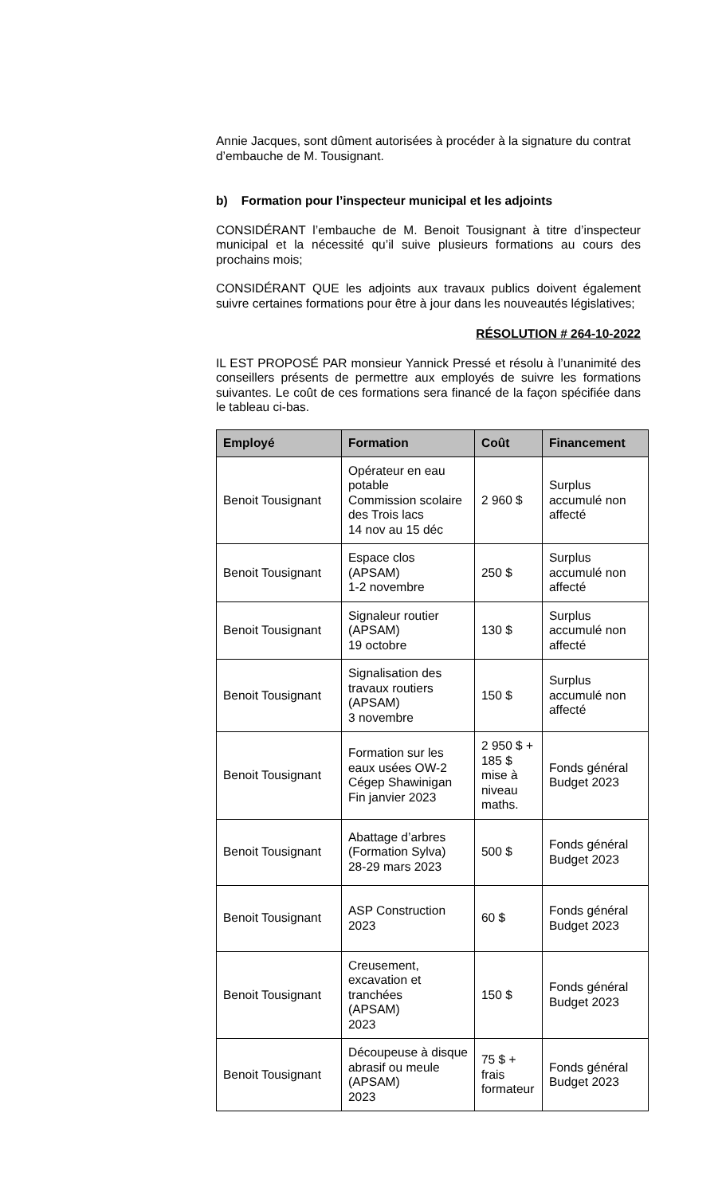Annie Jacques, sont dûment autorisées à procéder à la signature du contrat d’embauche de M. Tousignant.
b) Formation pour l’inspecteur municipal et les adjoints
CONSIDÉRANT l’embauche de M. Benoit Tousignant à titre d’inspecteur municipal et la nécessité qu’il suive plusieurs formations au cours des prochains mois;
CONSIDÉRANT QUE les adjoints aux travaux publics doivent également suivre certaines formations pour être à jour dans les nouveautés législatives;
RÉSOLUTION # 264-10-2022
IL EST PROPOSÉ PAR monsieur Yannick Pressé et résolu à l’unanimité des conseillers présents de permettre aux employés de suivre les formations suivantes. Le coût de ces formations sera financé de la façon spécifiée dans le tableau ci-bas.
| Employé | Formation | Coût | Financement |
| --- | --- | --- | --- |
| Benoit Tousignant | Opérateur en eau potable Commission scolaire des Trois lacs 14 nov au 15 déc | 2 960 $ | Surplus accumulé non affecté |
| Benoit Tousignant | Espace clos (APSAM) 1-2 novembre | 250 $ | Surplus accumulé non affecté |
| Benoit Tousignant | Signaleur routier (APSAM) 19 octobre | 130 $ | Surplus accumulé non affecté |
| Benoit Tousignant | Signalisation des travaux routiers (APSAM) 3 novembre | 150 $ | Surplus accumulé non affecté |
| Benoit Tousignant | Formation sur les eaux usées OW-2 Cégep Shawinigan Fin janvier 2023 | 2 950 $ + 185 $ mise à niveau maths. | Fonds général Budget 2023 |
| Benoit Tousignant | Abattage d’arbres (Formation Sylva) 28-29 mars 2023 | 500 $ | Fonds général Budget 2023 |
| Benoit Tousignant | ASP Construction 2023 | 60 $ | Fonds général Budget 2023 |
| Benoit Tousignant | Creusement, excavation et tranchées (APSAM) 2023 | 150 $ | Fonds général Budget 2023 |
| Benoit Tousignant | Découpeuse à disque abrasif ou meule (APSAM) 2023 | 75 $ + frais formateur | Fonds général Budget 2023 |